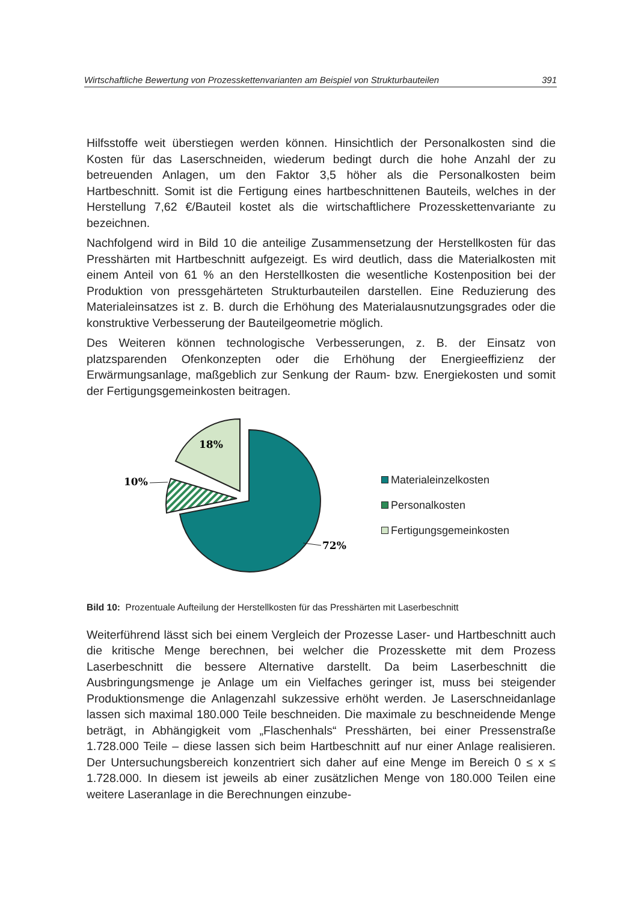Wirtschaftliche Bewertung von Prozesskettenvarianten am Beispiel von Strukturbauteilen 391
Hilfsstoffe weit überstiegen werden können. Hinsichtlich der Personalkosten sind die Kosten für das Laserschneiden, wiederum bedingt durch die hohe Anzahl der zu betreuenden Anlagen, um den Faktor 3,5 höher als die Personalkosten beim Hartbeschnitt. Somit ist die Fertigung eines hartbeschnittenen Bauteils, welches in der Herstellung 7,62 €/Bauteil kostet als die wirtschaftlichere Prozesskettenvariante zu bezeichnen.
Nachfolgend wird in Bild 10 die anteilige Zusammensetzung der Herstellkosten für das Presshärten mit Hartbeschnitt aufgezeigt. Es wird deutlich, dass die Materialkosten mit einem Anteil von 61 % an den Herstellkosten die wesentliche Kostenposition bei der Produktion von pressgehärteten Strukturbauteilen darstellen. Eine Reduzierung des Materialeinsatzes ist z. B. durch die Erhöhung des Materialausnutzungsgrades oder die konstruktive Verbesserung der Bauteilgeometrie möglich.
Des Weiteren können technologische Verbesserungen, z. B. der Einsatz von platzsparenden Ofenkonzepten oder die Erhöhung der Energieeffizienz der Erwärmungsanlage, maßgeblich zur Senkung der Raum- bzw. Energiekosten und somit der Fertigungsgemeinkosten beitragen.
18%
10%
72%
Materialeinzelkosten
Personalkosten
Fertigungsgemeinkosten
Bild 10: Prozentuale Aufteilung der Herstellkosten für das Presshärten mit Laserbeschnitt
Weiterführend lässt sich bei einem Vergleich der Prozesse Laser- und Hartbeschnitt auch die kritische Menge berechnen, bei welcher die Prozesskette mit dem Prozess Laserbeschnitt die bessere Alternative darstellt. Da beim Laserbeschnitt die Ausbringungsmenge je Anlage um ein Vielfaches geringer ist, muss bei steigender Produktionsmenge die Anlagenzahl sukzessive erhöht werden. Je Laserschneidanlage lassen sich maximal 180.000 Teile beschneiden. Die maximale zu beschneidende Menge beträgt, in Abhängigkeit vom „Flaschenhals“ Presshärten, bei einer Pressenstraße 1.728.000 Teile – diese lassen sich beim Hartbeschnitt auf nur einer Anlage realisieren. Der Untersuchungsbereich konzentriert sich daher auf eine Menge im Bereich 0 ≤ x ≤ 1.728.000. In diesem ist jeweils ab einer zusätzlichen Menge von 180.000 Teilen eine weitere Laseranlage in die Berechnungen einzube-